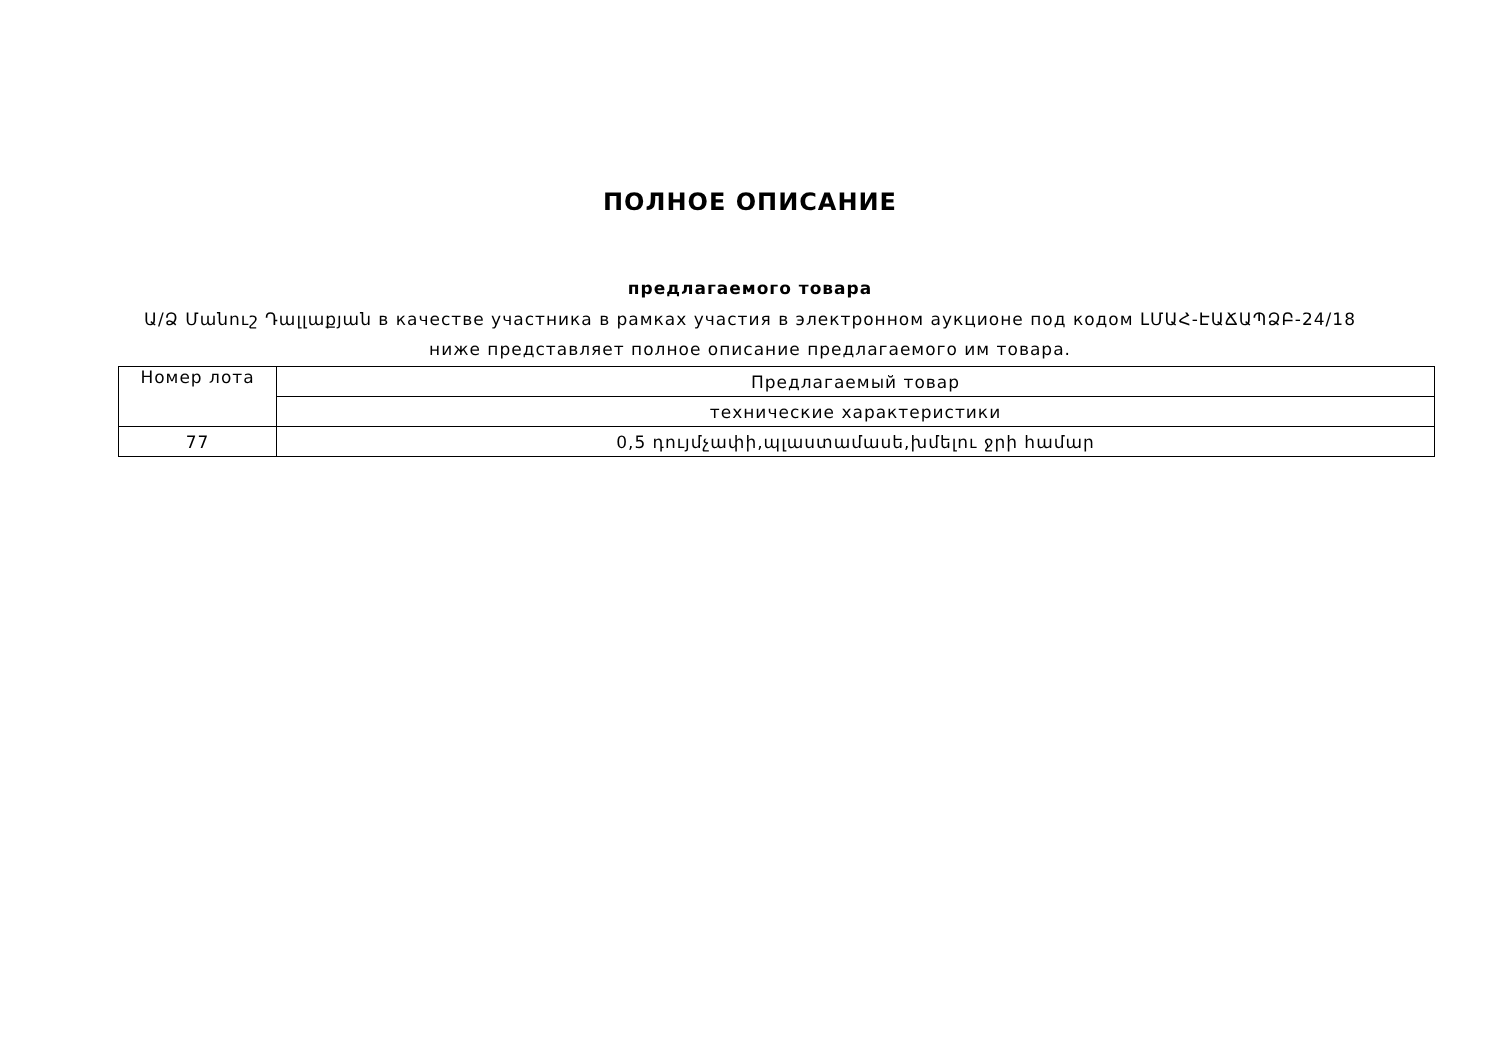ПОЛНОЕ ОПИСАНИЕ
предлагаемого товара
Ա/Ձ Մանուշ Դալլաքյան в качестве участника в рамках участия в электронном аукционе под кодом ԼՄԱՀ-ԷԱՃԱՊՁԲ-24/18 ниже представляет полное описание предлагаемого им товара.
| Номер лота | Предлагаемый товар |
| | технические характеристики |
| 77 | 0,5 դույմչափի,պլաստամասե,խմելու ջրի համար |